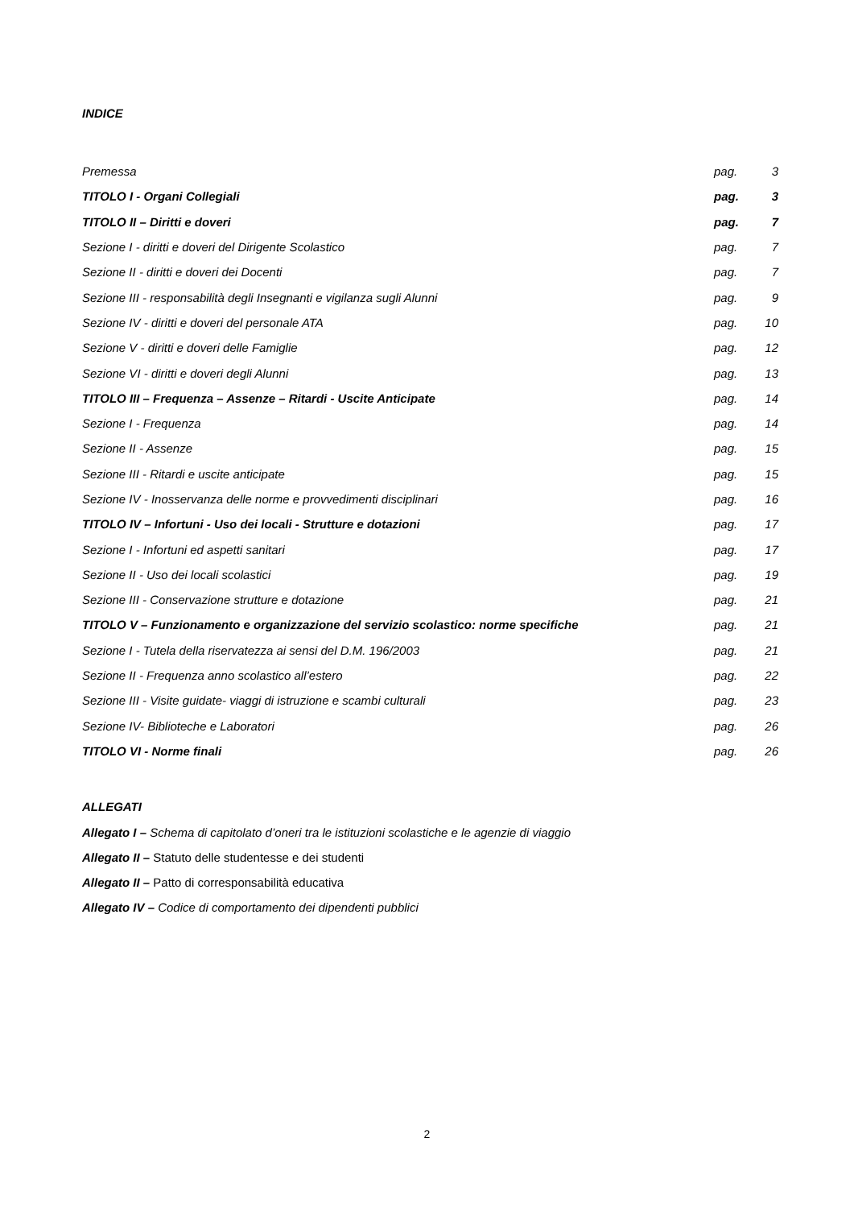INDICE
Premessa pag. 3
TITOLO I - Organi Collegiali pag. 3
TITOLO II – Diritti e doveri pag. 7
Sezione I - diritti e doveri del Dirigente Scolastico pag. 7
Sezione II - diritti e doveri dei Docenti pag. 7
Sezione III - responsabilità degli Insegnanti e vigilanza sugli Alunni pag. 9
Sezione IV - diritti e doveri del personale ATA pag. 10
Sezione V - diritti e doveri delle Famiglie pag. 12
Sezione VI - diritti e doveri degli Alunni pag. 13
TITOLO III – Frequenza – Assenze – Ritardi - Uscite Anticipate pag. 14
Sezione I - Frequenza pag. 14
Sezione II - Assenze pag. 15
Sezione III - Ritardi e uscite anticipate pag. 15
Sezione IV - Inosservanza delle norme e provvedimenti disciplinari pag. 16
TITOLO IV – Infortuni - Uso dei locali - Strutture e dotazioni pag. 17
Sezione I - Infortuni ed aspetti sanitari pag. 17
Sezione II - Uso dei locali scolastici pag. 19
Sezione III - Conservazione strutture e dotazione pag. 21
TITOLO V – Funzionamento e organizzazione del servizio scolastico: norme specifiche pag. 21
Sezione I - Tutela della riservatezza ai sensi del D.M. 196/2003 pag. 21
Sezione II - Frequenza anno scolastico all’estero pag. 22
Sezione III - Visite guidate- viaggi di istruzione e scambi culturali pag. 23
Sezione IV- Biblioteche e Laboratori pag. 26
TITOLO VI - Norme finali pag. 26
ALLEGATI
Allegato I – Schema di capitolato d’oneri tra le istituzioni scolastiche e le agenzie di viaggio
Allegato II – Statuto delle studentesse e dei studenti
Allegato II – Patto di corresponsabilità educativa
Allegato IV – Codice di comportamento dei dipendenti pubblici
2